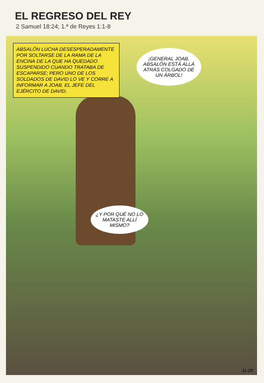EL REGRESO DEL REY
2 Samuel 18:24; 1.ª de Reyes 1:1-8
ABSALÓN LUCHA DESESPERADAMENTE POR SOLTARSE DE LA RAMA DE LA ENCINA DE LA QUE HA QUEDADO SUSPENDIDO CUANDO TRATABA DE ESCAPARSE; PERO UNO DE LOS SOLDADOS DE DAVID LO VE Y CORRE A INFORMAR A JOAB, EL JEFE DEL EJÉRCITO DE DAVID.
¡GENERAL JOAB, ABSALÓN ESTÁ ALLÁ ATRÁS COLGADO DE UN ÁRBOL!
¿Y POR QUÉ NO LO MATASTE ALLÍ MISMO?
11-25